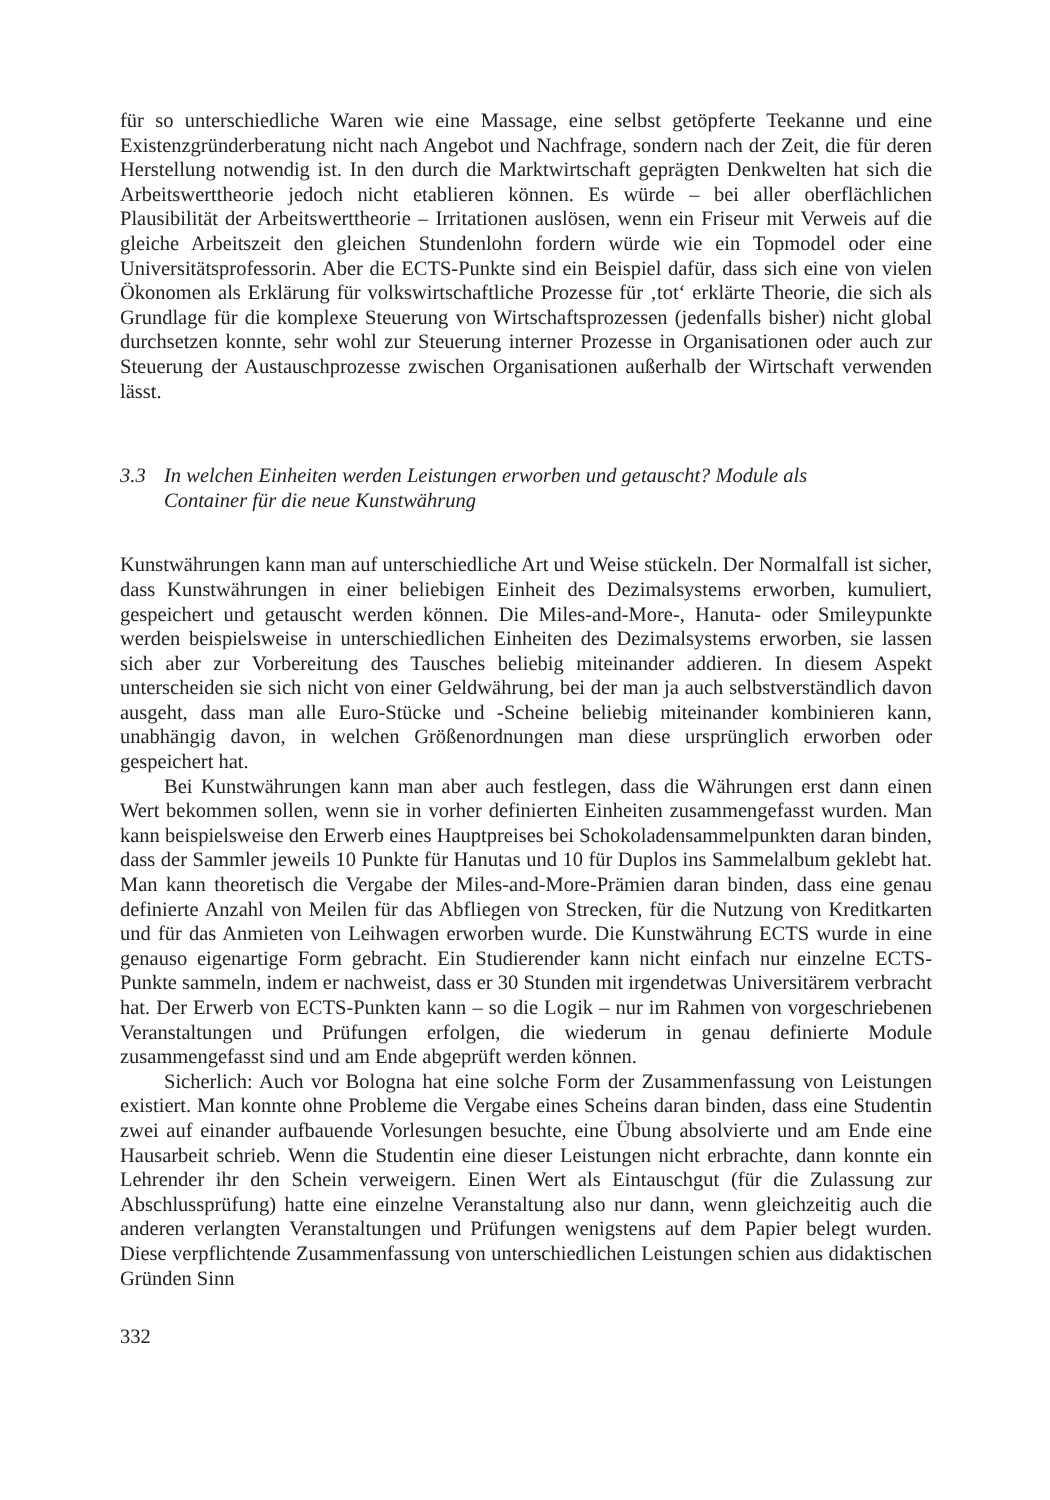für so unterschiedliche Waren wie eine Massage, eine selbst getöpferte Teekanne und eine Existenzgründerberatung nicht nach Angebot und Nachfrage, sondern nach der Zeit, die für deren Herstellung notwendig ist. In den durch die Marktwirtschaft geprägten Denkwelten hat sich die Arbeitswerttheorie jedoch nicht etablieren können. Es würde – bei aller oberflächlichen Plausibilität der Arbeitswerttheorie – Irritationen auslösen, wenn ein Friseur mit Verweis auf die gleiche Arbeitszeit den gleichen Stundenlohn fordern würde wie ein Topmodel oder eine Universitätsprofessorin. Aber die ECTS-Punkte sind ein Beispiel dafür, dass sich eine von vielen Ökonomen als Erklärung für volkswirtschaftliche Prozesse für ‚tot‘ erklärte Theorie, die sich als Grundlage für die komplexe Steuerung von Wirtschaftsprozessen (jedenfalls bisher) nicht global durchsetzen konnte, sehr wohl zur Steuerung interner Prozesse in Organisationen oder auch zur Steuerung der Austauschprozesse zwischen Organisationen außerhalb der Wirtschaft verwenden lässt.
3.3 In welchen Einheiten werden Leistungen erworben und getauscht? Module als
Container für die neue Kunstwährung
Kunstwährungen kann man auf unterschiedliche Art und Weise stückeln. Der Normalfall ist sicher, dass Kunstwährungen in einer beliebigen Einheit des Dezimalsystems erworben, kumuliert, gespeichert und getauscht werden können. Die Miles-and-More-, Hanuta- oder Smileypunkte werden beispielsweise in unterschiedlichen Einheiten des Dezimalsystems erworben, sie lassen sich aber zur Vorbereitung des Tausches beliebig miteinander addieren. In diesem Aspekt unterscheiden sie sich nicht von einer Geldwährung, bei der man ja auch selbstverständlich davon ausgeht, dass man alle Euro-Stücke und -Scheine beliebig miteinander kombinieren kann, unabhängig davon, in welchen Größenordnungen man diese ursprünglich erworben oder gespeichert hat.
Bei Kunstwährungen kann man aber auch festlegen, dass die Währungen erst dann einen Wert bekommen sollen, wenn sie in vorher definierten Einheiten zusammengefasst wurden. Man kann beispielsweise den Erwerb eines Hauptpreises bei Schokoladensammelpunkten daran binden, dass der Sammler jeweils 10 Punkte für Hanutas und 10 für Duplos ins Sammelalbum geklebt hat. Man kann theoretisch die Vergabe der Miles-and-More-Prämien daran binden, dass eine genau definierte Anzahl von Meilen für das Abfliegen von Strecken, für die Nutzung von Kreditkarten und für das Anmieten von Leihwagen erworben wurde. Die Kunstwährung ECTS wurde in eine genauso eigenartige Form gebracht. Ein Studierender kann nicht einfach nur einzelne ECTS-Punkte sammeln, indem er nachweist, dass er 30 Stunden mit irgendetwas Universitärem verbracht hat. Der Erwerb von ECTS-Punkten kann – so die Logik – nur im Rahmen von vorgeschriebenen Veranstaltungen und Prüfungen erfolgen, die wiederum in genau definierte Module zusammengefasst sind und am Ende abgeprüft werden können.
Sicherlich: Auch vor Bologna hat eine solche Form der Zusammenfassung von Leistungen existiert. Man konnte ohne Probleme die Vergabe eines Scheins daran binden, dass eine Studentin zwei auf einander aufbauende Vorlesungen besuchte, eine Übung absolvierte und am Ende eine Hausarbeit schrieb. Wenn die Studentin eine dieser Leistungen nicht erbrachte, dann konnte ein Lehrender ihr den Schein verweigern. Einen Wert als Eintauschgut (für die Zulassung zur Abschlussprüfung) hatte eine einzelne Veranstaltung also nur dann, wenn gleichzeitig auch die anderen verlangten Veranstaltungen und Prüfungen wenigstens auf dem Papier belegt wurden. Diese verpflichtende Zusammenfassung von unterschiedlichen Leistungen schien aus didaktischen Gründen Sinn
332